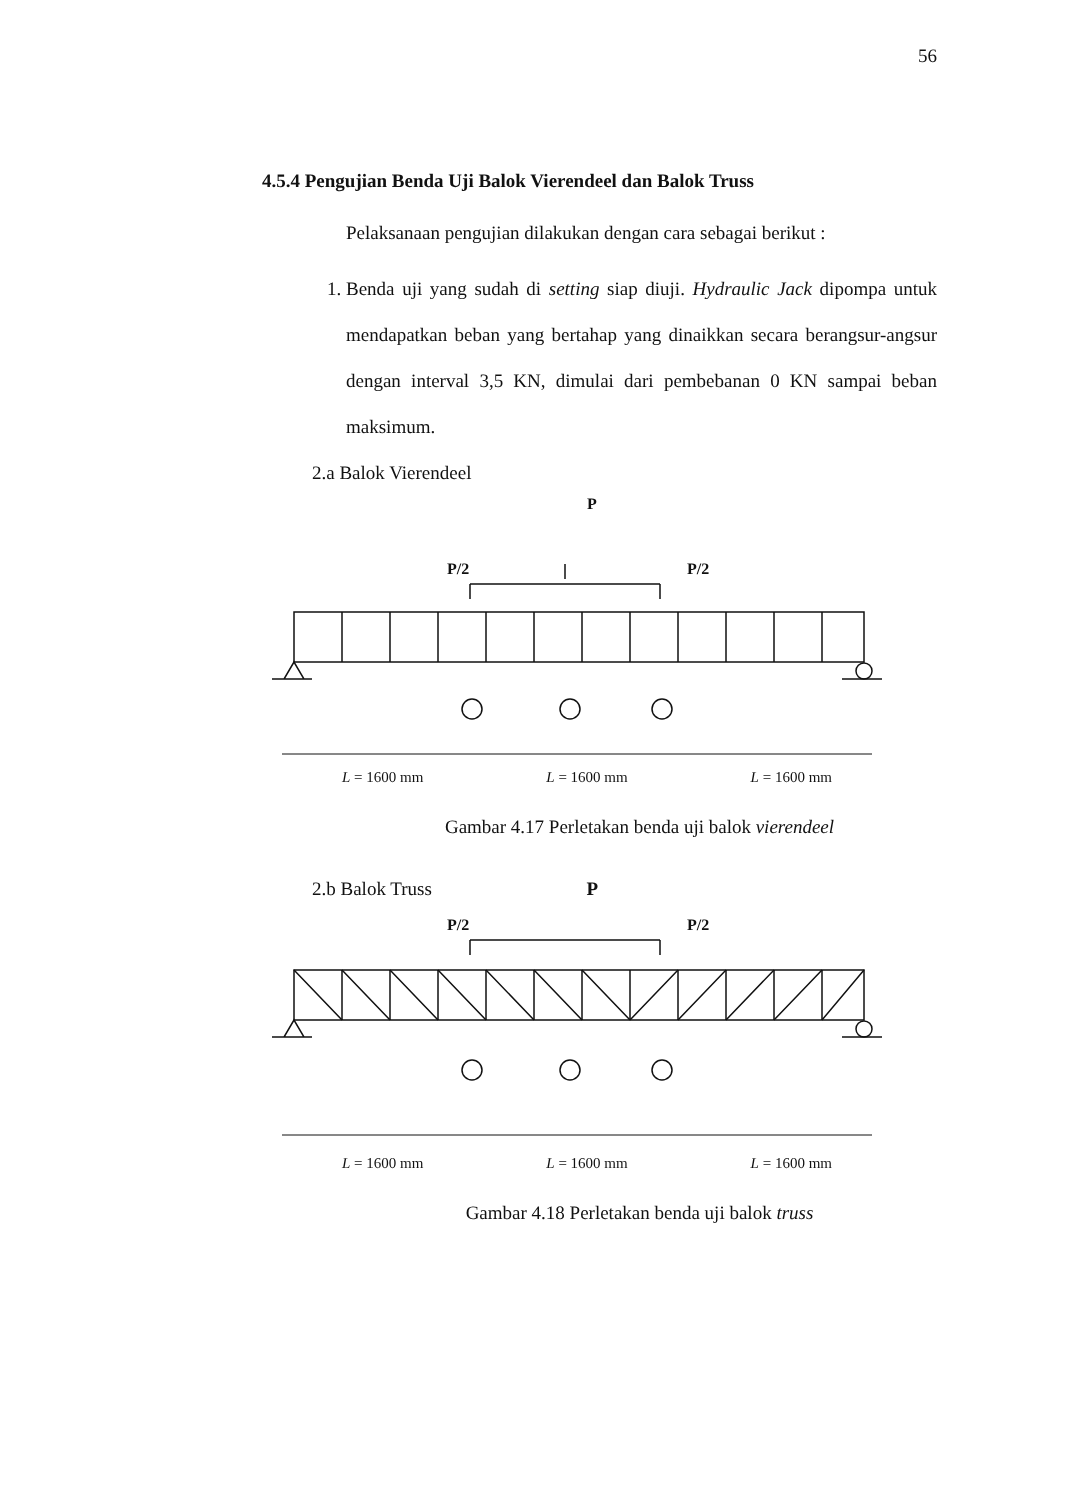56
4.5.4 Pengujian Benda Uji Balok Vierendeel dan Balok Truss
Pelaksanaan pengujian dilakukan dengan cara sebagai berikut :
1. Benda uji yang sudah di setting siap diuji. Hydraulic Jack dipompa untuk mendapatkan beban yang bertahap yang dinaikkan secara berangsur-angsur dengan interval 3,5 KN, dimulai dari pembebanan 0 KN sampai beban maksimum.
2.a Balok Vierendeel
P
P/2
P/2
L = 1600 mm L = 1600 mm L = 1600 mm
Gambar 4.17 Perletakan benda uji balok vierendeel
2.b Balok Truss P
P/2
P/2
L = 1600 mm L = 1600 mm L = 1600 mm
Gambar 4.18 Perletakan benda uji balok truss